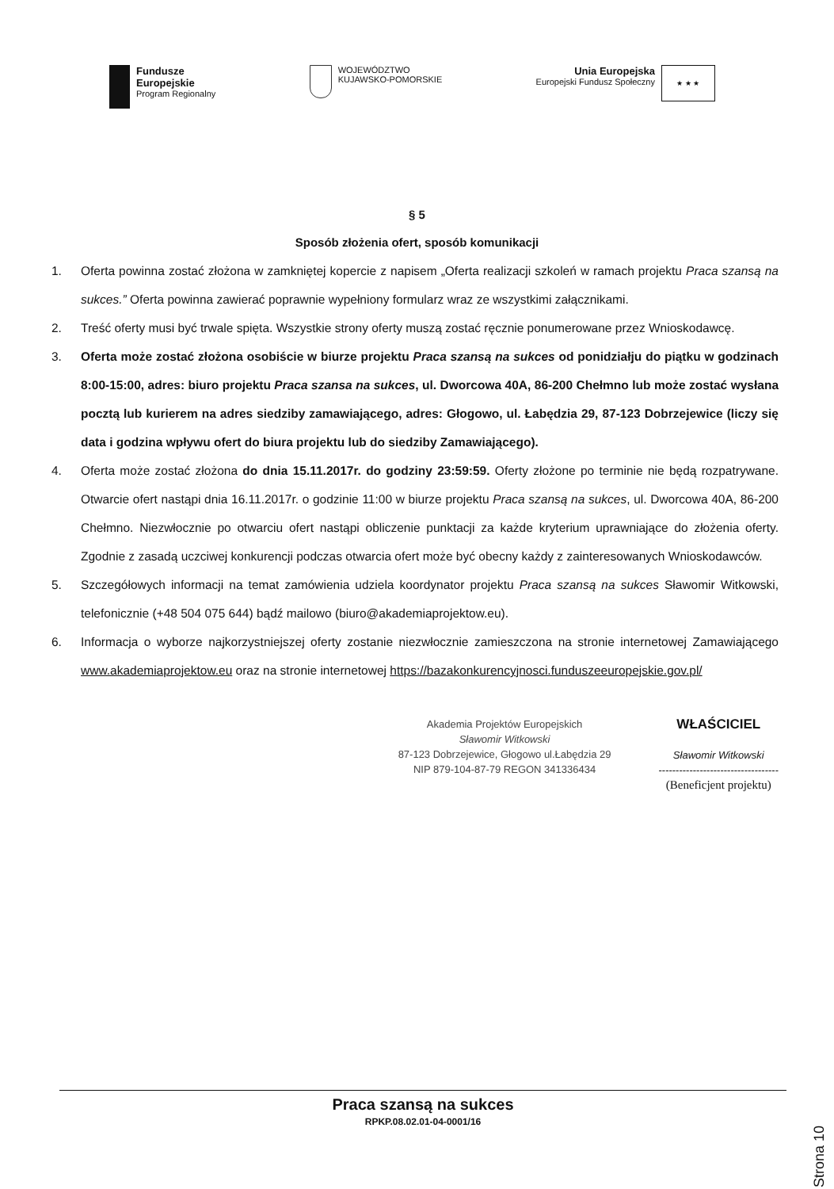Fundusze
Europejskie
Program Regionalny
WOJEWÓDZTWO
KUJAWSKO-POMORSKIE
Unia Europejska
Europejski Fundusz Społeczny
★ ★ ★
§ 5
Sposób złożenia ofert, sposób komunikacji
1. Oferta powinna zostać złożona w zamkniętej kopercie z napisem „Oferta realizacji szkoleń w ramach projektu Praca szansą na sukces.” Oferta powinna zawierać poprawnie wypełniony formularz wraz ze wszystkimi załącznikami.
2. Treść oferty musi być trwale spięta. Wszystkie strony oferty muszą zostać ręcznie ponumerowane przez Wnioskodawcę.
3. Oferta może zostać złożona osobiście w biurze projektu Praca szansą na sukces od ponidziałju do piątku w godzinach 8:00-15:00, adres: biuro projektu Praca szansa na sukces, ul. Dworcowa 40A, 86-200 Chełmno lub może zostać wysłana pocztą lub kurierem na adres siedziby zamawiającego, adres: Głogowo, ul. Łabędzia 29, 87-123 Dobrzejewice (liczy się data i godzina wpływu ofert do biura projektu lub do siedziby Zamawiającego).
4. Oferta może zostać złożona do dnia 15.11.2017r. do godziny 23:59:59. Oferty złożone po terminie nie będą rozpatrywane. Otwarcie ofert nastąpi dnia 16.11.2017r. o godzinie 11:00 w biurze projektu Praca szansą na sukces, ul. Dworcowa 40A, 86-200 Chełmno. Niezwłocznie po otwarciu ofert nastąpi obliczenie punktacji za każde kryterium uprawniające do złożenia oferty. Zgodnie z zasadą uczciwej konkurencji podczas otwarcia ofert może być obecny każdy z zainteresowanych Wnioskodawców.
5. Szczegółowych informacji na temat zamówienia udziela koordynator projektu Praca szansą na sukces Sławomir Witkowski, telefonicznie (+48 504 075 644) bądź mailowo (biuro@akademiaprojektow.eu).
6. Informacja o wyborze najkorzystniejszej oferty zostanie niezwłocznie zamieszczona na stronie internetowej Zamawiającego www.akademiaprojektow.eu oraz na stronie internetowej https://bazakonkurencyjnosci.funduszeeuropejskie.gov.pl/
Akademia Projektów Europejskich
Sławomir Witkowski
87-123 Dobrzejewice, Głogowo ul.Łabędzia 29
NIP 879-104-87-79 REGON 341336434
WŁAŚCICIEL
Sławomir Witkowski
-----------------------------------
(Beneficjent projektu)
Praca szansą na sukces
RPKP.08.02.01-04-0001/16
Strona 10